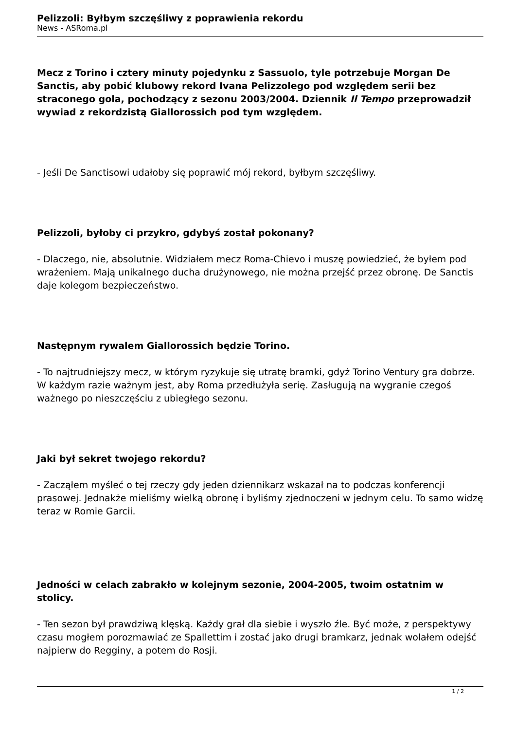Pelizzoli: Byłbym szczęśliwy z poprawienia rekordu
News - ASRoma.pl
Mecz z Torino i cztery minuty pojedynku z Sassuolo, tyle potrzebuje Morgan De Sanctis, aby pobić klubowy rekord Ivana Pelizzolego pod względem serii bez straconego gola, pochodzący z sezonu 2003/2004. Dziennik Il Tempo przeprowadził wywiad z rekordzistą Giallorossich pod tym względem.
- Jeśli De Sanctisowi udałoby się poprawić mój rekord, byłbym szczęśliwy.
Pelizzoli, byłoby ci przykro, gdybyś został pokonany?
- Dlaczego, nie, absolutnie. Widziałem mecz Roma-Chievo i muszę powiedzieć, że byłem pod wrażeniem. Mają unikalnego ducha drużynowego, nie można przejść przez obronę. De Sanctis daje kolegom bezpieczeństwo.
Następnym rywalem Giallorossich będzie Torino.
- To najtrudniejszy mecz, w którym ryzykuje się utratę bramki, gdyż Torino Ventury gra dobrze. W każdym razie ważnym jest, aby Roma przedłużyła serię. Zasługują na wygranie czegoś ważnego po nieszczęściu z ubiegłego sezonu.
Jaki był sekret twojego rekordu?
- Zacząłem myśleć o tej rzeczy gdy jeden dziennikarz wskazał na to podczas konferencji prasowej. Jednakże mieliśmy wielką obronę i byliśmy zjednoczeni w jednym celu. To samo widzę teraz w Romie Garcii.
Jedności w celach zabrakło w kolejnym sezonie, 2004-2005, twoim ostatnim w stolicy.
- Ten sezon był prawdziwą klęską. Każdy grał dla siebie i wyszło źle. Być może, z perspektywy czasu mogłem porozmawiać ze Spallettim i zostać jako drugi bramkarz, jednak wolałem odejść najpierw do Regginy, a potem do Rosji.
1 / 2